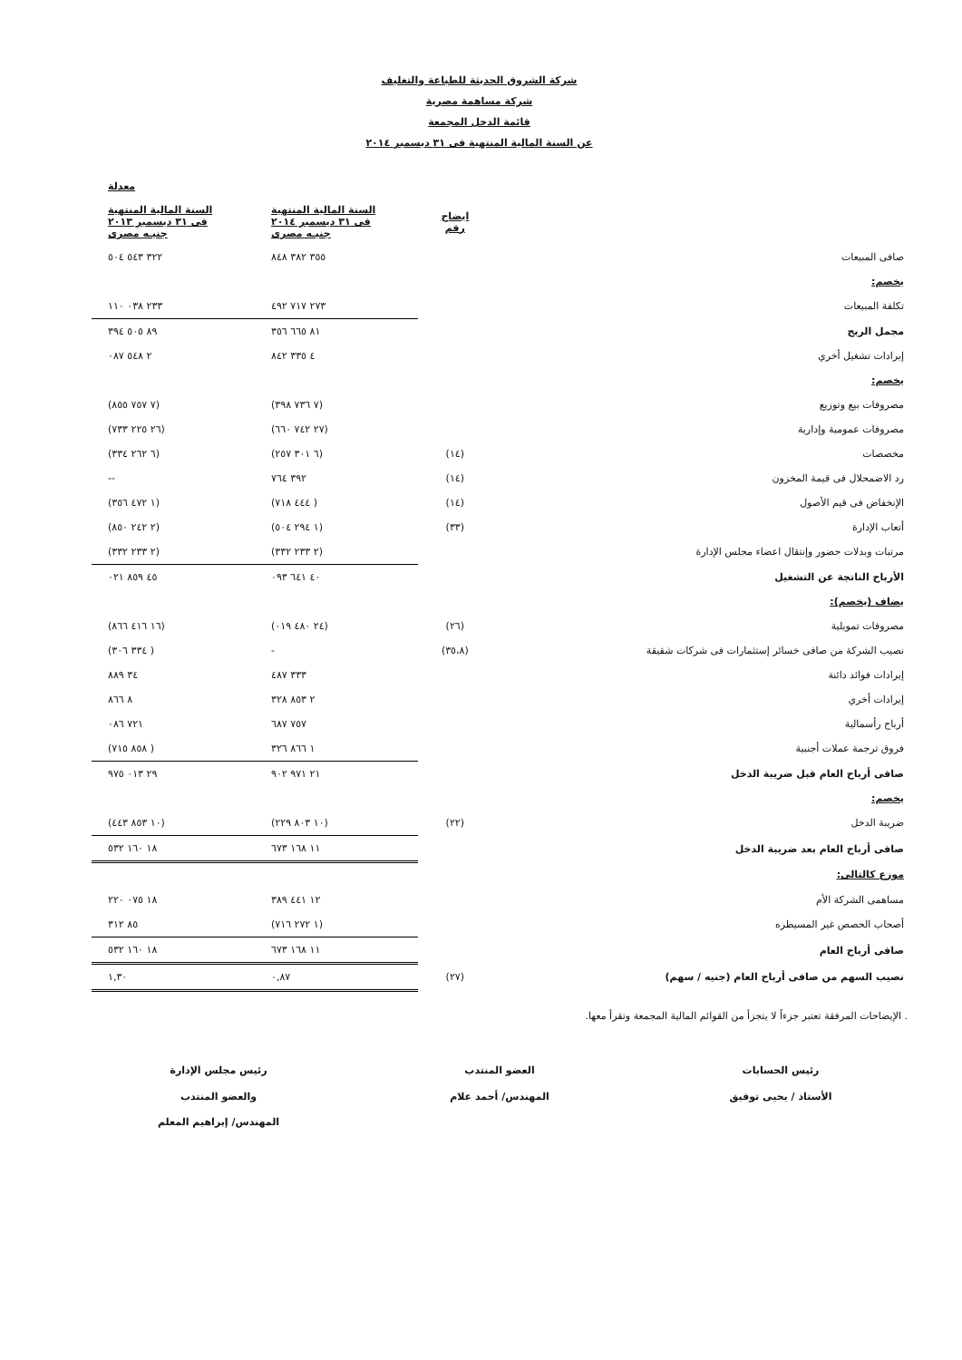شركة الشروق الحديثة للطباعة والتغليف
شركة مساهمة مصرية
قائمة الدخل المجمعة
عن السنة المالية المنتهية فى ٣١ ديسمبر ٢٠١٤
| | | | معدلة |
| --- | --- | --- | --- |
| | ايضاح رقم | السنة المالية المنتهية فى ٣١ ديسمبر ٢٠١٤ جنيـه مصرى | السنة المالية المنتهية فى ٣١ ديسمبر ٢٠١٣ جنيـه مصرى |
| صافى المبيعات | | ٣٥٥ ٣٨٢ ٨٤٨ | ٣٢٢ ٥٤٣ ٥٠٤ |
| يخصم: | | | |
| تكلفة المبيعات | | ٢٧٣ ٧١٧ ٤٩٢ | ٢٣٣ ٠٣٨ ١١٠ |
| مجمل الربح | | ٨١ ٦٦٥ ٣٥٦ | ٨٩ ٥٠٥ ٣٩٤ |
| إيرادات تشغيل أخري | | ٤ ٣٣٥ ٨٤٢ | ٢ ٥٤٨ ٠٨٧ |
| يخصم: | | | |
| مصروفات بيع وتوزيع | | (٧ ٧٣٦ ٣٩٨) | (٧ ٧٥٧ ٨٥٥) |
| مصروفات عمومية وإدارية | | (٢٧ ٧٤٢ ٦٦٠) | (٢٦ ٢٢٥ ٧٣٣) |
| مخصصات | (١٤) | (٦ ٣٠١ ٢٥٧) | (٦ ٢٦٢ ٣٣٤) |
| رد الاضمحلال فى قيمة المخزون | (١٤) | ٣٩٢ ٧٦٤ | -- |
| الإنخفاض فى قيم الأصول | (١٤) | ( ٤٤٤ ٧١٨) | (١ ٤٧٢ ٣٥٦) |
| أتعاب الإدارة | (٣٣) | (١ ٢٩٤ ٥٠٤) | (٢ ٢٤٢ ٨٥٠) |
| مرتبات وبدلات حضور وإنتقال اعضاء مجلس الإدارة | | (٢ ٢٣٣ ٣٣٢) | (٢ ٢٣٣ ٣٣٢) |
| الأرباح الناتجة عن التشغيل | | ٤٠ ٦٤١ ٠٩٣ | ٤٥ ٨٥٩ ٠٢١ |
| يضاف (يخصم): | | | |
| مصروفات تمويلية | (٢٦) | (٢٤ ٤٨٠ ٠١٩) | (١٦ ٤١٦ ٨٦٦) |
| نصيب الشركة من صافى خسائر إستثمارات فى شركات شقيقة | (٣٥،٨) | - | ( ٣٣٤ ٣٠٦) |
| إيرادات فوائد دائنة | | ٣٣٣ ٤٨٧ | ٣٤ ٨٨٩ |
| إيرادات أخري | | ٢ ٨٥٣ ٣٢٨ | ٨ ٨٦٦ |
| أرباح رأسمالية | | ٧٥٧ ٦٨٧ | ٧٢١ ٠٨٦ |
| فروق ترجمة عملات أجنبية | | ١ ٨٦٦ ٣٢٦ | ( ٨٥٨ ٧١٥) |
| صافى أرباح العام قبل ضريبة الدخل | | ٢١ ٩٧١ ٩٠٢ | ٢٩ ٠١٣ ٩٧٥ |
| يخصم: | | | |
| ضريبة الدخل | (٢٢) | (١٠ ٨٠٣ ٢٢٩) | (١٠ ٨٥٣ ٤٤٣) |
| صافى أرباح العام بعد ضريبة الدخل | | ١١ ١٦٨ ٦٧٣ | ١٨ ١٦٠ ٥٣٢ |
| موزع كالتالى: | | | |
| مساهمى الشركة الأم | | ١٢ ٤٤١ ٣٨٩ | ١٨ ٠٧٥ ٢٢٠ |
| أصحاب الحصص غير المسيطره | | (١ ٢٧٢ ٧١٦) | ٨٥ ٣١٢ |
| صافى أرباح العام | | ١١ ١٦٨ ٦٧٣ | ١٨ ١٦٠ ٥٣٢ |
| نصيب السهم من صافى أرباح العام (جنيه / سهم) | (٢٧) | ٠,٨٧ | ١,٣٠ |
. الإيضاحات المرفقة تعتبر جزءاً لا يتجزأ من القوائم المالية المجمعة وتقرأ معها.
رئيس الحسابات
الأستاذ / يحيى توفيق
العضو المنتدب
المهندس/ أحمد علام
رئيس مجلس الإدارة
والعضو المنتدب
المهندس/ إبراهيم المعلم